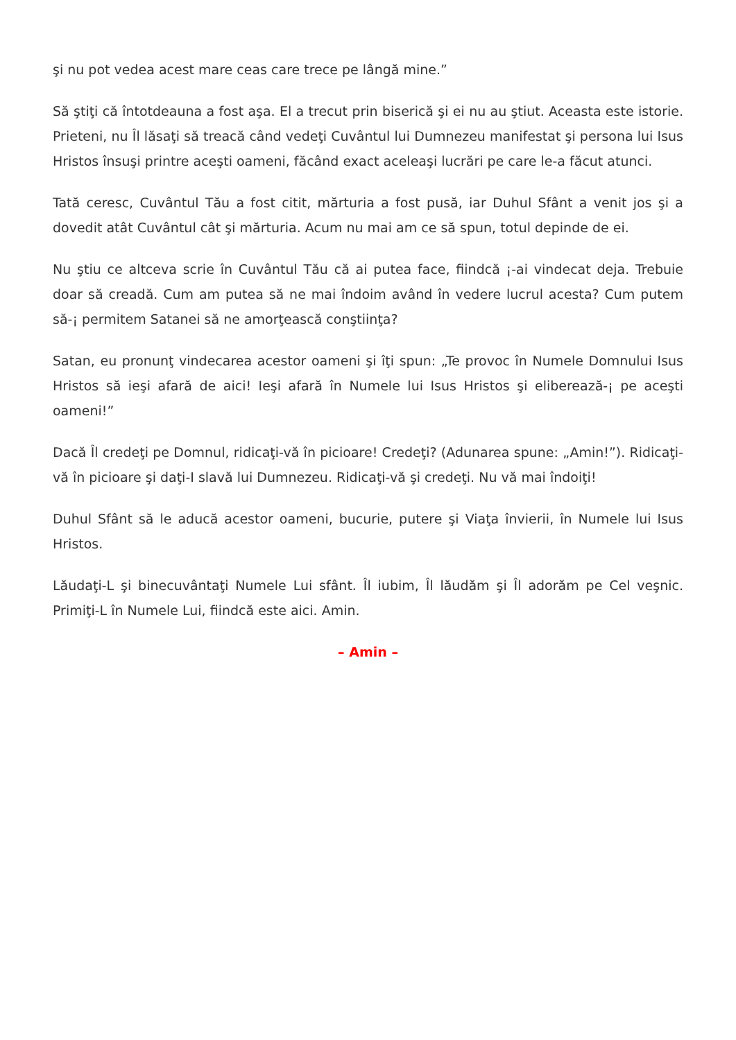şi nu pot vedea acest mare ceas care trece pe lângă mine.”
Să ştiţi că întotdeauna a fost aşa. El a trecut prin biserică şi ei nu au ştiut. Aceasta este istorie. Prieteni, nu Îl lăsaţi să treacă când vedeţi Cuvântul lui Dumnezeu manifestat şi persona lui Isus Hristos însuşi printre aceşti oameni, făcând exact aceleaşi lucrări pe care le-a făcut atunci.
Tată ceresc, Cuvântul Tău a fost citit, mărturia a fost pusă, iar Duhul Sfânt a venit jos şi a dovedit atât Cuvântul cât şi mărturia. Acum nu mai am ce să spun, totul depinde de ei.
Nu ştiu ce altceva scrie în Cuvântul Tău că ai putea face, fiindcă ¡-ai vindecat deja. Trebuie doar să creadă. Cum am putea să ne mai îndoim având în vedere lucrul acesta? Cum putem să-¡ permitem Satanei să ne amorţească conştiinţa?
Satan, eu pronunţ vindecarea acestor oameni şi îţi spun: „Te provoc în Numele Domnului Isus Hristos să ieşi afară de aici! Ieşi afară în Numele lui Isus Hristos şi eliberează-¡ pe aceşti oameni!”
Dacă Îl credeţi pe Domnul, ridicaţi-vă în picioare! Credeţi? (Adunarea spune: „Amin!”). Ridicaţi-vă în picioare şi daţi-I slavă lui Dumnezeu. Ridicaţi-vă şi credeţi. Nu vă mai îndoiţi!
Duhul Sfânt să le aducă acestor oameni, bucurie, putere şi Viaţa învierii, în Numele lui Isus Hristos.
Lăudaţi-L şi binecuvântaţi Numele Lui sfânt. Îl iubim, Îl lăudăm şi Îl adorăm pe Cel veşnic. Primiţi-L în Numele Lui, fiindcă este aici. Amin.
– Amin –